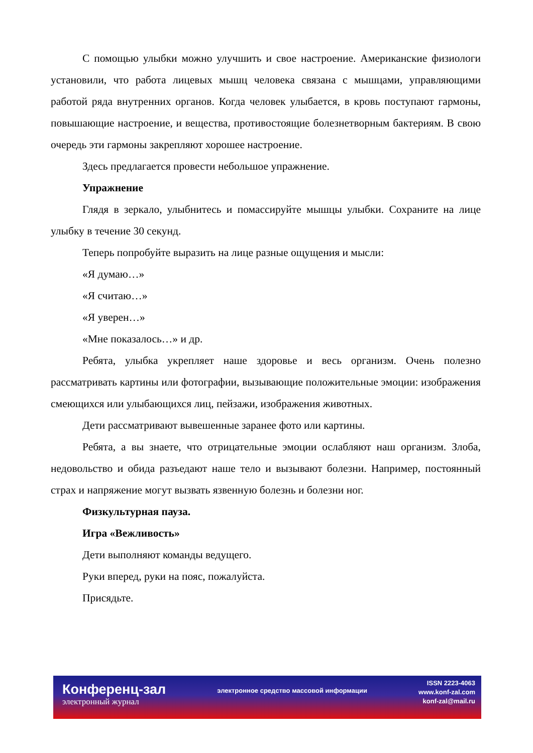С помощью улыбки можно улучшить и свое настроение. Американские физиологи установили, что работа лицевых мышц человека связана с мышцами, управляющими работой ряда внутренних органов. Когда человек улыбается, в кровь поступают гармоны, повышающие настроение, и вещества, противостоящие болезнетворным бактериям. В свою очередь эти гармоны закрепляют хорошее настроение.
Здесь предлагается провести небольшое упражнение.
Упражнение
Глядя в зеркало, улыбнитесь и помассируйте мышцы улыбки. Сохраните на лице улыбку в течение 30 секунд.
Теперь попробуйте выразить на лице разные ощущения и мысли:
«Я думаю…»
«Я считаю…»
«Я уверен…»
«Мне показалось…» и др.
Ребята, улыбка укрепляет наше здоровье и весь организм. Очень полезно рассматривать картины или фотографии, вызывающие положительные эмоции: изображения смеющихся или улыбающихся лиц, пейзажи, изображения животных.
Дети рассматривают вывешенные заранее фото или картины.
Ребята, а вы знаете, что отрицательные эмоции ослабляют наш организм. Злоба, недовольство и обида разъедают наше тело и вызывают болезни. Например, постоянный страх и напряжение могут вызвать язвенную болезнь и болезни ног.
Физкультурная пауза.
Игра «Вежливость»
Дети выполняют команды ведущего.
Руки вперед, руки на пояс, пожалуйста.
Присядьте.
Конференц-зал
электронный журнал
электронное средство массовой информации
ISSN 2223-4063
www.konf-zal.com
konf-zal@mail.ru